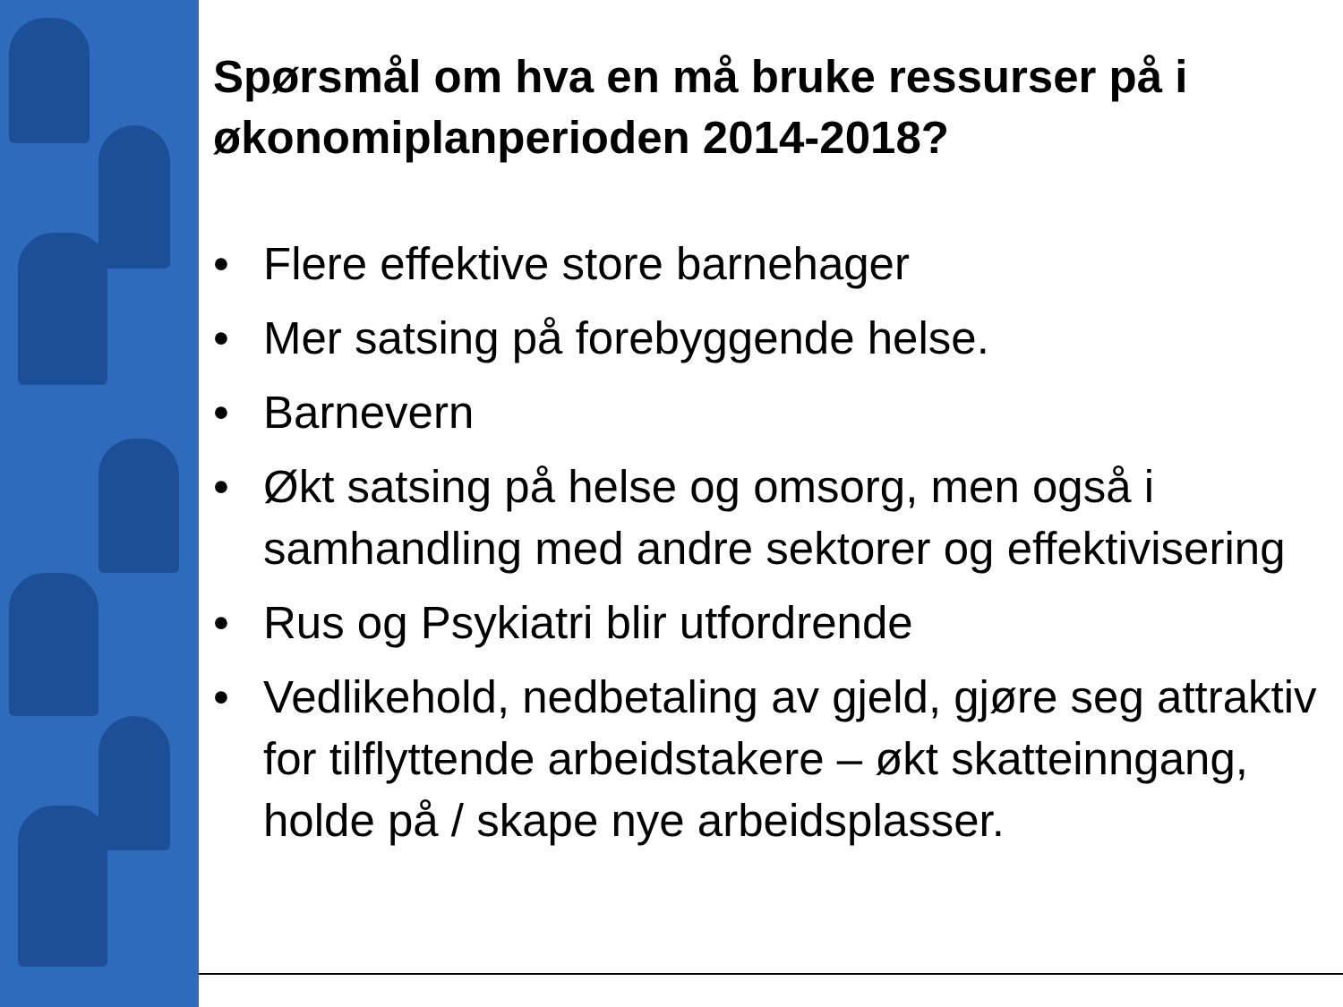Spørsmål om hva en må bruke ressurser på i økonomiplanperioden 2014-2018?
• Flere effektive store barnehager
• Mer satsing på forebyggende helse.
• Barnevern
• Økt satsing på helse og omsorg, men også i samhandling med andre sektorer og effektivisering
• Rus og Psykiatri blir utfordrende
• Vedlikehold, nedbetaling av gjeld, gjøre seg attraktiv for tilflyttende arbeidstakere – økt skatteinngang, holde på / skape nye arbeidsplasser.